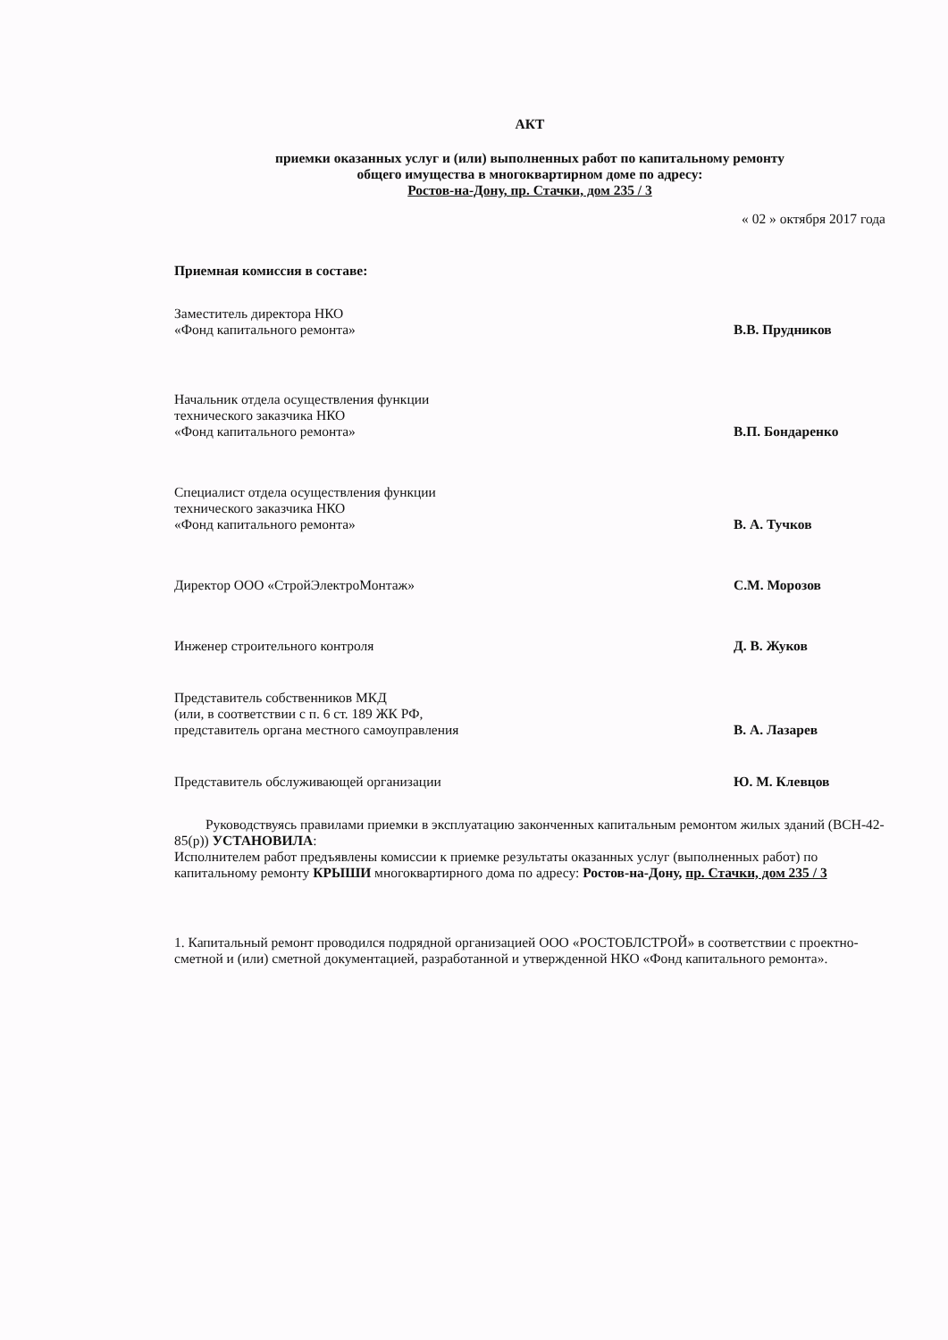АКТ
приемки оказанных услуг и (или) выполненных работ по капитальному ремонту
общего имущества в многоквартирном доме по адресу:
Ростов-на-Дону, пр. Стачки, дом 235 / 3
« 02 » октября 2017 года
Приемная комиссия в составе:
Заместитель директора НКО
«Фонд капитального ремонта»
В.В. Прудников
Начальник отдела осуществления функции
технического заказчика НКО
«Фонд капитального ремонта»
В.П. Бондаренко
Специалист отдела осуществления функции
технического заказчика НКО
«Фонд капитального ремонта»
В. А. Тучков
Директор ООО «СтройЭлектроМонтаж»
С.М. Морозов
Инженер строительного контроля
Д. В. Жуков
Представитель собственников МКД
(или, в соответствии с п. 6 ст. 189 ЖК РФ,
представитель органа местного самоуправления
В. А. Лазарев
Представитель обслуживающей организации
Ю. М. Клевцов
Руководствуясь правилами приемки в эксплуатацию законченных капитальным ремонтом жилых зданий (ВСН-42-85(р)) УСТАНОВИЛА:
Исполнителем работ предъявлены комиссии к приемке результаты оказанных услуг (выполненных работ) по капитальному ремонту КРЫШИ многоквартирного дома по адресу: Ростов-на-Дону, пр. Стачки, дом 235 / 3
1. Капитальный ремонт проводился подрядной организацией ООО «РОСТОБЛСТРОЙ» в соответствии с проектно-сметной и (или) сметной документацией, разработанной и утвержденной НКО «Фонд капитального ремонта».